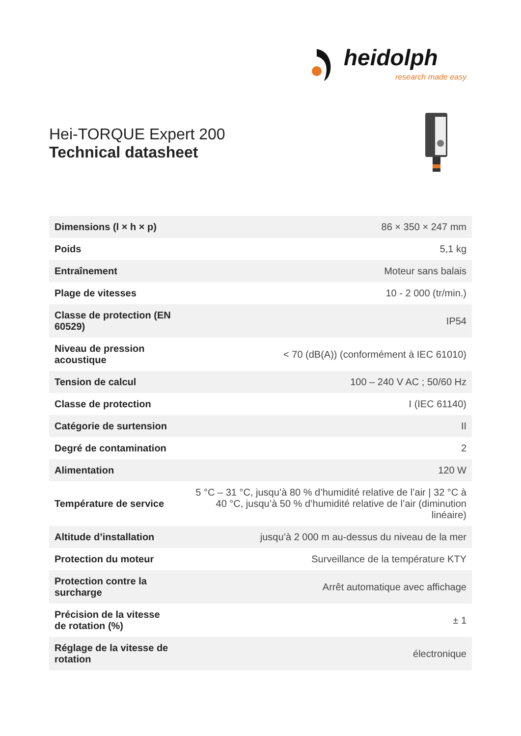heidolph
research made easy
Hei-TORQUE Expert 200
Technical datasheet
| Dimensions (l × h × p) | 86 × 350 × 247 mm |
| Poids | 5,1 kg |
| Entraînement | Moteur sans balais |
| Plage de vitesses | 10 - 2 000 (tr/min.) |
| Classe de protection (EN 60529) | IP54 |
| Niveau de pression acoustique | < 70 (dB(A)) (conformément à IEC 61010) |
| Tension de calcul | 100 – 240 V AC ; 50/60 Hz |
| Classe de protection | I (IEC 61140) |
| Catégorie de surtension | II |
| Degré de contamination | 2 |
| Alimentation | 120 W |
| Température de service | 5 °C – 31 °C, jusqu’à 80 % d’humidité relative de l’air / 32 °C à 40 °C, jusqu’à 50 % d’humidité relative de l’air (diminution linéaire) |
| Altitude d’installation | jusqu’à 2 000 m au-dessus du niveau de la mer |
| Protection du moteur | Surveillance de la température KTY |
| Protection contre la surcharge | Arrêt automatique avec affichage |
| Précision de la vitesse de rotation (%) | ± 1 |
| Réglage de la vitesse de rotation | électronique |